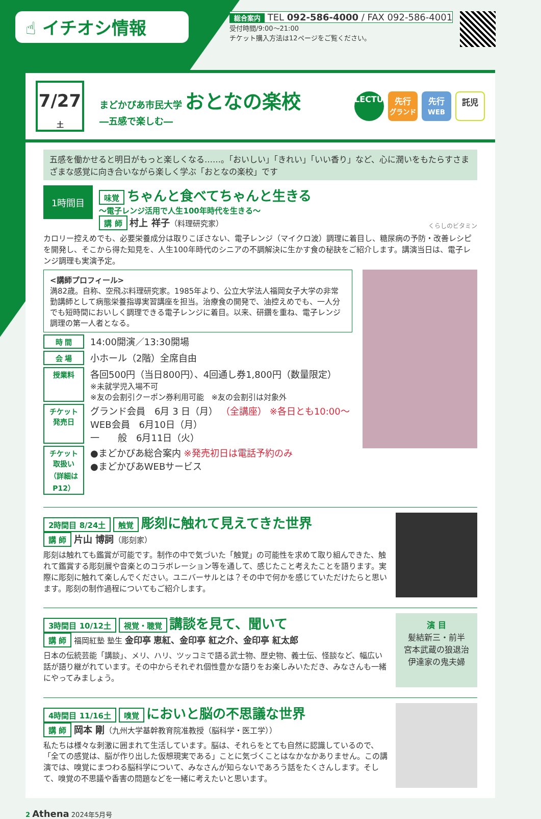☝ イチオシ情報
総合案内 TEL 092-586-4000 / FAX 092-586-4001
受付時間/9:00～21:00
チケット購入方法は12ページをご覧ください。
7/27
土
まどかぴあ市民大学 おとなの楽校
―五感で楽しむ―
LECTURE
先行
グランド
先行
WEB
託児
五感を働かせると明日がもっと楽しくなる……。「おいしい」「きれい」「いい香り」など、心に潤いをもたらすさまざまな感覚に向き合いながら楽しく学ぶ「おとなの楽校」です
1時間目
味覚 ちゃんと食べてちゃんと生きる
～電子レンジ活用で人生100年時代を生きる～
講 師 村上 祥子（料理研究家）
くらしのビタミン
カロリー控えめでも、必要栄養成分は取りこぼさない、電子レンジ（マイクロ波）調理に着目し、糖尿病の予防・改善レシピを開発し、そこから得た知見を、人生100年時代のシニアの不調解決に生かす食の秘訣をご紹介します。講演当日は、電子レンジ調理も実演予定。
<講師プロフィール>
満82歳。自称、空飛ぶ料理研究家。1985年より、公立大学法人福岡女子大学の非常勤講師として病態栄養指導実習講座を担当。治療食の開発で、油控えめでも、一人分でも短時間においしく調理できる電子レンジに着目。以来、研鑽を重ね、電子レンジ調理の第一人者となる。
時 間 14:00開演／13:30開場
会 場 小ホール（2階）全席自由
授業料 各回500円（当日800円）、4回通し券1,800円（数量限定）
※未就学児入場不可
※友の会割引クーポン券利用可能　※友の会割引は対象外
チケット発売日 グランド会員　6月 3 日（月） （全講座） ※各日とも10:00～
WEB会員　6月10日（月）
一　　般　6月11日（火）
チケット取扱い
（詳細はP12） ●まどかぴあ総合案内 ※発売初日は電話予約のみ
●まどかぴあWEBサービス
2時間目 8/24土 触覚 彫刻に触れて見えてきた世界
講 師 片山 博詞（彫刻家）
彫刻は触れても鑑賞が可能です。制作の中で気づいた「触覚」の可能性を求めて取り組んできた、触れて鑑賞する彫刻展や音楽とのコラボレーション等を通して、感じたこと考えたことを語ります。実際に彫刻に触れて楽しんでください。ユニバーサルとは？その中で何かを感じていただけたらと思います。彫刻の制作過程についてもご紹介します。
3時間目 10/12土 視覚・聴覚 講談を見て、聞いて
講 師 福岡紅塾 塾生 金印亭 恵紅、金印亭 紅之介、金印亭 紅太郎
日本の伝統芸能「講談」、メリ、ハリ、ツッコミで語る武士物、歴史物、義士伝、怪談など、幅広い話が語り継がれています。その中からそれぞれ個性豊かな語りをお楽しみいただき、みなさんも一緒にやってみましょう。
演 目
髪結新三・前半
宮本武蔵の狼退治
伊達家の鬼夫婦
4時間目 11/16土 嗅覚 においと脳の不思議な世界
講 師 岡本 剛（九州大学基幹教育院准教授（脳科学・医工学））
私たちは様々な刺激に囲まれて生活しています。脳は、それらをとても自然に認識しているので、「全ての感覚は、脳が作り出した仮想現実である」ことに気づくことはなかなかありません。この講演では、嗅覚にまつわる脳科学について、みなさんが知らないであろう話をたくさんします。そして、嗅覚の不思議や香害の問題などを一緒に考えたいと思います。
2 Athena 2024年5月号